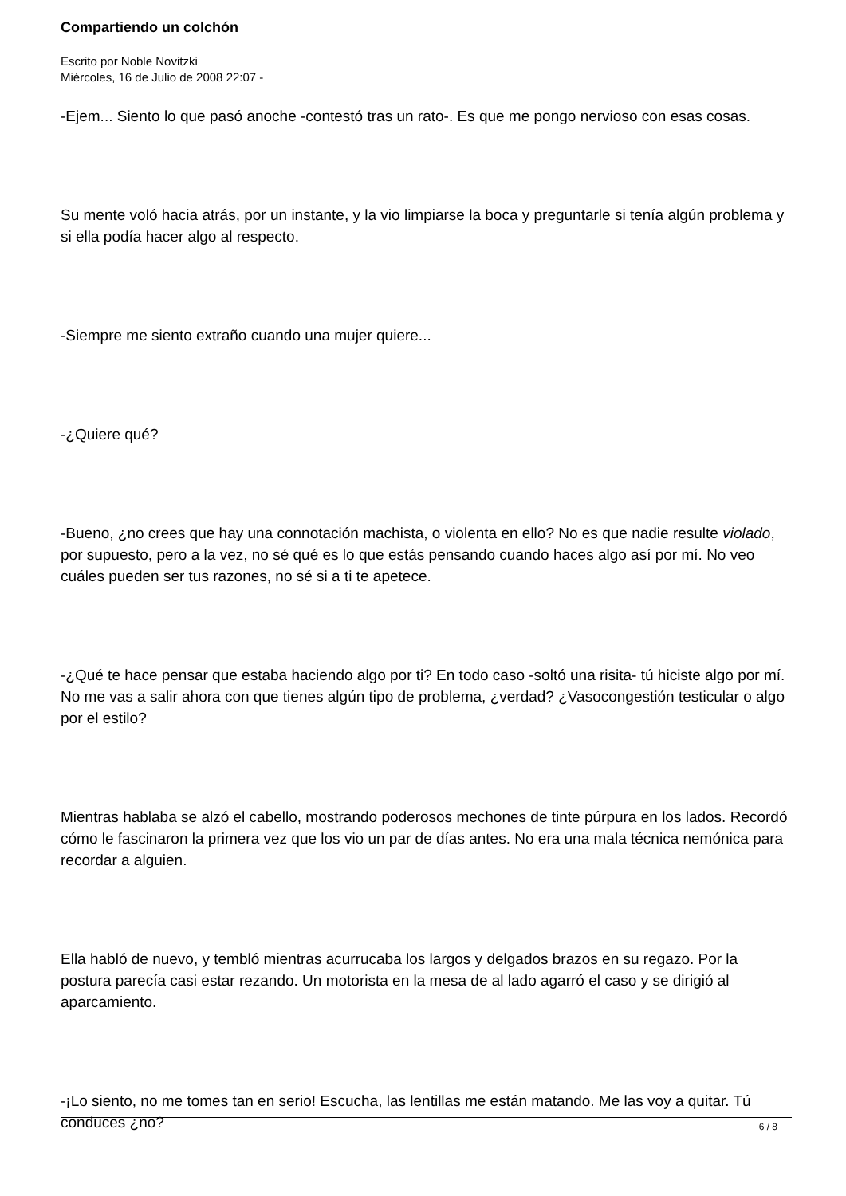Compartiendo un colchón
Escrito por Noble Novitzki
Miércoles, 16 de Julio de 2008 22:07 -
-Ejem... Siento lo que pasó anoche -contestó tras un rato-. Es que me pongo nervioso con esas cosas.
Su mente voló hacia atrás, por un instante, y la vio limpiarse la boca y preguntarle si tenía algún problema y si ella podía hacer algo al respecto.
-Siempre me siento extraño cuando una mujer quiere...
-¿Quiere qué?
-Bueno, ¿no crees que hay una connotación machista, o violenta en ello? No es que nadie resulte violado, por supuesto, pero a la vez, no sé qué es lo que estás pensando cuando haces algo así por mí. No veo cuáles pueden ser tus razones, no sé si a ti te apetece.
-¿Qué te hace pensar que estaba haciendo algo por ti? En todo caso -soltó una risita- tú hiciste algo por mí. No me vas a salir ahora con que tienes algún tipo de problema, ¿verdad? ¿Vasocongestión testicular o algo por el estilo?
Mientras hablaba se alzó el cabello, mostrando poderosos mechones de tinte púrpura en los lados. Recordó cómo le fascinaron la primera vez que los vio un par de días antes. No era una mala técnica nemónica para recordar a alguien.
Ella habló de nuevo, y tembló mientras acurrucaba los largos y delgados brazos en su regazo. Por la postura parecía casi estar rezando. Un motorista en la mesa de al lado agarró el caso y se dirigió al aparcamiento.
-¡Lo siento, no me tomes tan en serio! Escucha, las lentillas me están matando. Me las voy a quitar. Tú conduces ¿no?
6 / 8